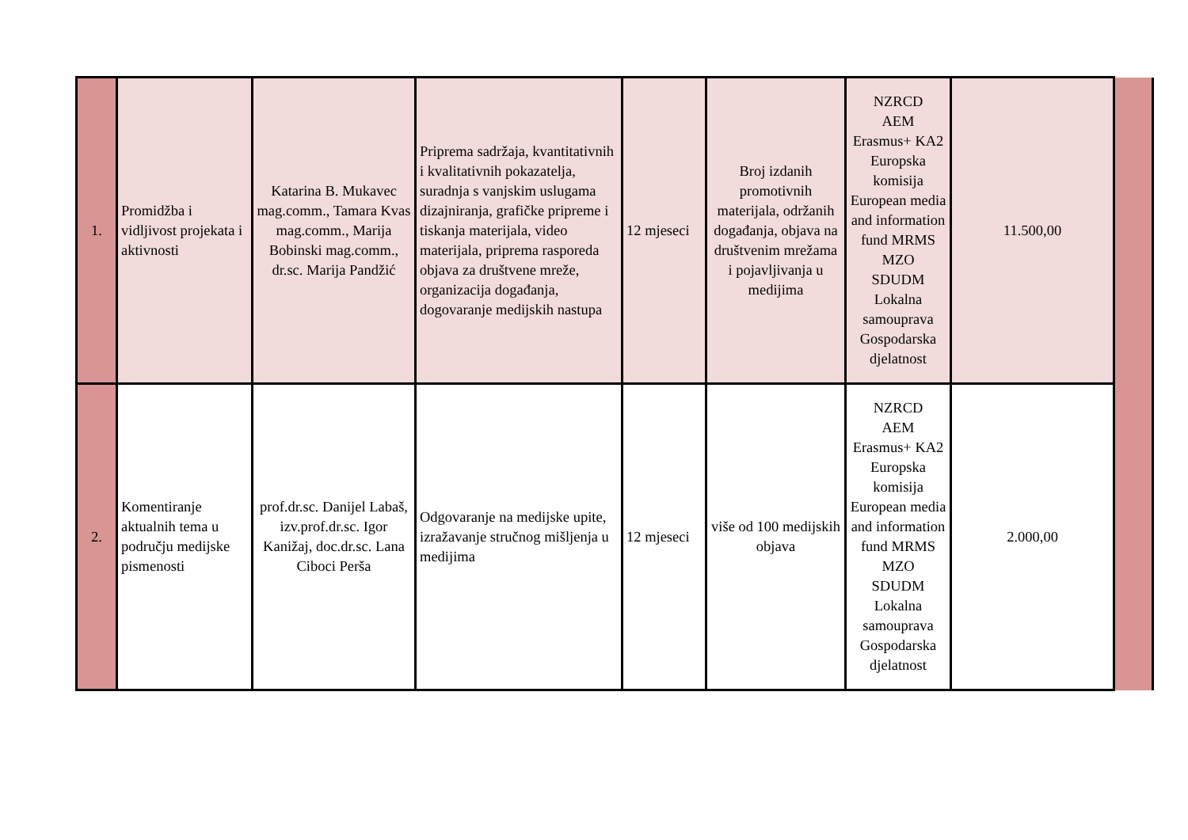| 1. | Promidžba i vidljivost projekata i aktivnosti | Katarina B. Mukavec mag.comm., Tamara Kvas mag.comm., Marija Bobinski mag.comm., dr.sc. Marija Pandžić | Priprema sadržaja, kvantitativnih i kvalitativnih pokazatelja, suradnja s vanjskim uslugama dizajniranja, grafičke pripreme i tiskanja materijala, video materijala, priprema rasporeda objava za društvene mreže, organizacija događanja, dogovaranje medijskih nastupa | 12 mjeseci | Broj izdanih promotivnih materijala, održanih događanja, objava na društvenim mrežama i pojavljivanja u medijima | NZRCD AEM Erasmus+ KA2 Europska komisija European media and information fund MRMS MZO SDUDM Lokalna samouprava Gospodarska djelatnost | 11.500,00 | |
| 2. | Komentiranje aktualnih tema u području medijske pismenosti | prof.dr.sc. Danijel Labaš, izv.prof.dr.sc. Igor Kanižaj, doc.dr.sc. Lana Ciboci Perša | Odgovaranje na medijske upite, izražavanje stručnog mišljenja u medijima | 12 mjeseci | više od 100 medijskih objava | NZRCD AEM Erasmus+ KA2 Europska komisija European media and information fund MRMS MZO SDUDM Lokalna samouprava Gospodarska djelatnost | 2.000,00 | |